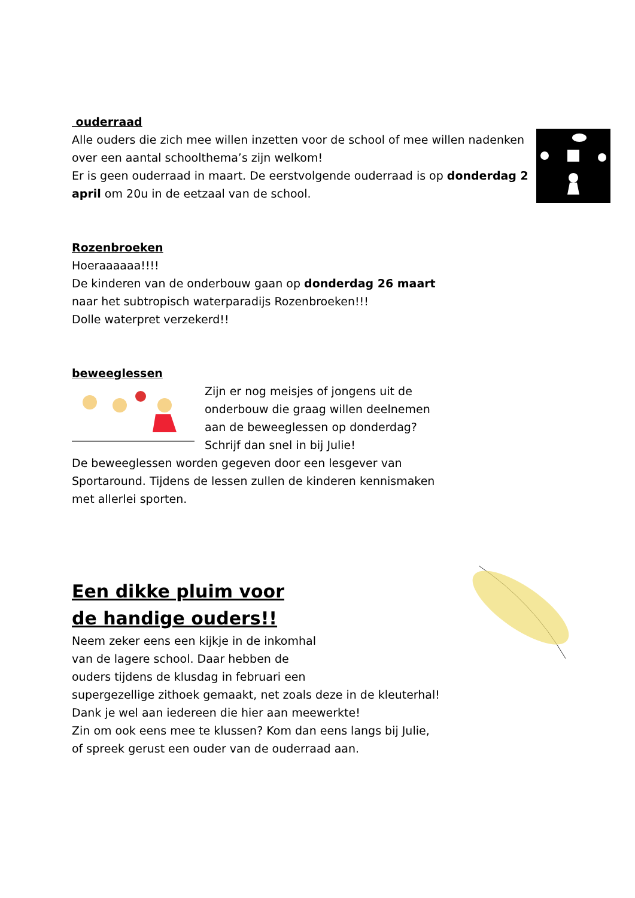ouderraad
Alle ouders die zich mee willen inzetten voor de school of mee willen nadenken over een aantal schoolthema’s zijn welkom!
Er is geen ouderraad in maart. De eerstvolgende ouderraad is op donderdag 2 april om 20u in de eetzaal van de school.
Rozenbroeken
Hoeraaaaaa!!!!
De kinderen van de onderbouw gaan op donderdag 26 maart naar het subtropisch waterparadijs Rozenbroeken!!!
Dolle waterpret verzekerd!!
beweeglessen
Zijn er nog meisjes of jongens uit de onderbouw die graag willen deelnemen aan de beweeglessen op donderdag?
Schrijf dan snel in bij Julie!
De beweeglessen worden gegeven door een lesgever van Sportaround. Tijdens de lessen zullen de kinderen kennismaken met allerlei sporten.
Een dikke pluim voor
de handige ouders!!
Neem zeker eens een kijkje in de inkomhal
van de lagere school. Daar hebben de
ouders tijdens de klusdag in februari een
supergezellige zithoek gemaakt, net zoals deze in de kleuterhal!
Dank je wel aan iedereen die hier aan meewerkte!
Zin om ook eens mee te klussen? Kom dan eens langs bij Julie,
of spreek gerust een ouder van de ouderraad aan.